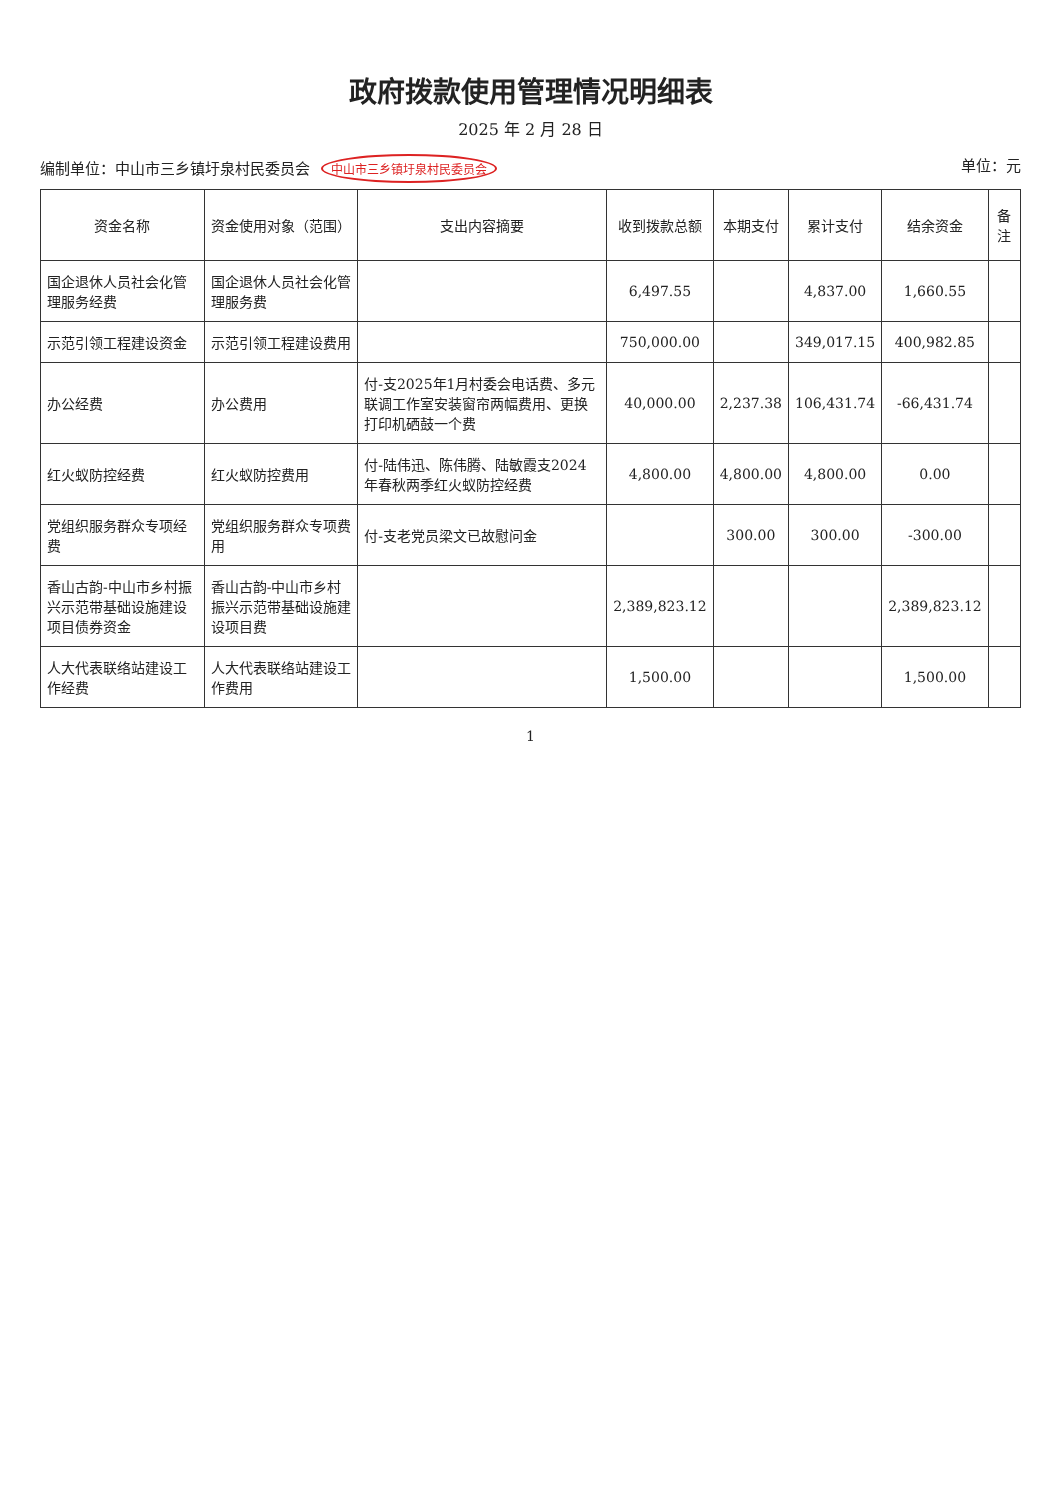政府拨款使用管理情况明细表
2025 年 2 月 28 日
编制单位：中山市三乡镇圩泉村民委员会 中山市三乡镇圩泉村民委员会 单位：元
| 资金名称 | 资金使用对象（范围） | 支出内容摘要 | 收到拨款总额 | 本期支付 | 累计支付 | 结余资金 | 备注 |
| --- | --- | --- | --- | --- | --- | --- | --- |
| 国企退休人员社会化管理服务经费 | 国企退休人员社会化管理服务费 | | 6,497.55 | | 4,837.00 | 1,660.55 | |
| 示范引领工程建设资金 | 示范引领工程建设费用 | | 750,000.00 | | 349,017.15 | 400,982.85 | |
| 办公经费 | 办公费用 | 付-支2025年1月村委会电话费、多元联调工作室安装窗帘两幅费用、更换打印机硒鼓一个费 | 40,000.00 | 2,237.38 | 106,431.74 | -66,431.74 | |
| 红火蚁防控经费 | 红火蚁防控费用 | 付-陆伟迅、陈伟腾、陆敏霞支2024年春秋两季红火蚁防控经费 | 4,800.00 | 4,800.00 | 4,800.00 | 0.00 | |
| 党组织服务群众专项经费 | 党组织服务群众专项费用 | 付-支老党员梁文已故慰问金 | | 300.00 | 300.00 | -300.00 | |
| 香山古韵-中山市乡村振兴示范带基础设施建设项目债券资金 | 香山古韵-中山市乡村振兴示范带基础设施建设项目费 | | 2,389,823.12 | | | 2,389,823.12 | |
| 人大代表联络站建设工作经费 | 人大代表联络站建设工作费用 | | 1,500.00 | | | 1,500.00 | |
1